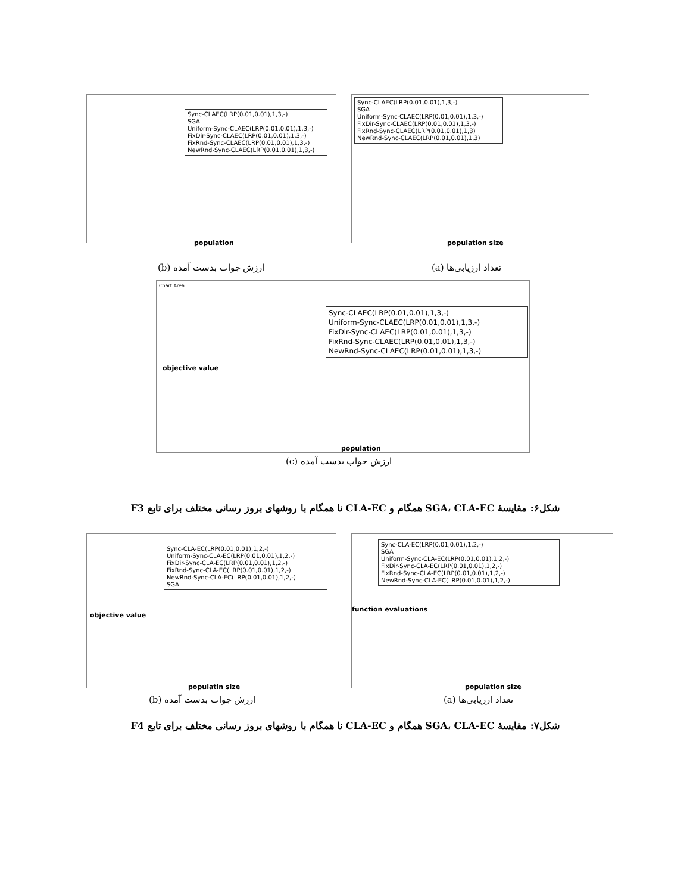Sync-CLAEC(LRP(0.01,0.01),1,3,-)
SGA
Uniform-Sync-CLAEC(LRP(0.01,0.01),1,3,-)
FixDir-Sync-CLAEC(LRP(0.01,0.01),1,3,-)
FixRnd-Sync-CLAEC(LRP(0.01,0.01),1,3,-)
NewRnd-Sync-CLAEC(LRP(0.01,0.01),1,3,-)
population
Sync-CLAEC(LRP(0.01,0.01),1,3,-)
SGA
Uniform-Sync-CLAEC(LRP(0.01,0.01),1,3,-)
FixDir-Sync-CLAEC(LRP(0.01,0.01),1,3,-)
FixRnd-Sync-CLAEC(LRP(0.01,0.01),1,3)
NewRnd-Sync-CLAEC(LRP(0.01,0.01),1,3)
population size
ارزش جواب بدست آمده (b) تعداد ارزیابی‌ها (a)
Chart Area
Sync-CLAEC(LRP(0.01,0.01),1,3,-)
Uniform-Sync-CLAEC(LRP(0.01,0.01),1,3,-)
FixDir-Sync-CLAEC(LRP(0.01,0.01),1,3,-)
FixRnd-Sync-CLAEC(LRP(0.01,0.01),1,3,-)
NewRnd-Sync-CLAEC(LRP(0.01,0.01),1,3,-)
objective value
population
ارزش جواب بدست آمده (c)
شکل۶: مقایسهٔ SGA، CLA-EC همگام و CLA-EC نا همگام با روشهای بروز رسانی مختلف برای تابع F3
Sync-CLA-EC(LRP(0.01,0.01),1,2,-)
Uniform-Sync-CLA-EC(LRP(0.01,0.01),1,2,-)
FixDir-Sync-CLA-EC(LRP(0.01,0.01),1,2,-)
FixRnd-Sync-CLA-EC(LRP(0.01,0.01),1,2,-)
NewRnd-Sync-CLA-EC(LRP(0.01,0.01),1,2,-)
SGA
objective value
populatin size
Sync-CLA-EC(LRP(0.01,0.01),1,2,-)
SGA
Uniform-Sync-CLA-EC(LRP(0.01,0.01),1,2,-)
FixDir-Sync-CLA-EC(LRP(0.01,0.01),1,2,-)
FixRnd-Sync-CLA-EC(LRP(0.01,0.01),1,2,-)
NewRnd-Sync-CLA-EC(LRP(0.01,0.01),1,2,-)
function evaluations
population size
ارزش جواب بدست آمده (b) تعداد ارزیابی‌ها (a)
شکل۷: مقایسهٔ SGA، CLA-EC همگام و CLA-EC نا همگام با روشهای بروز رسانی مختلف برای تابع F4